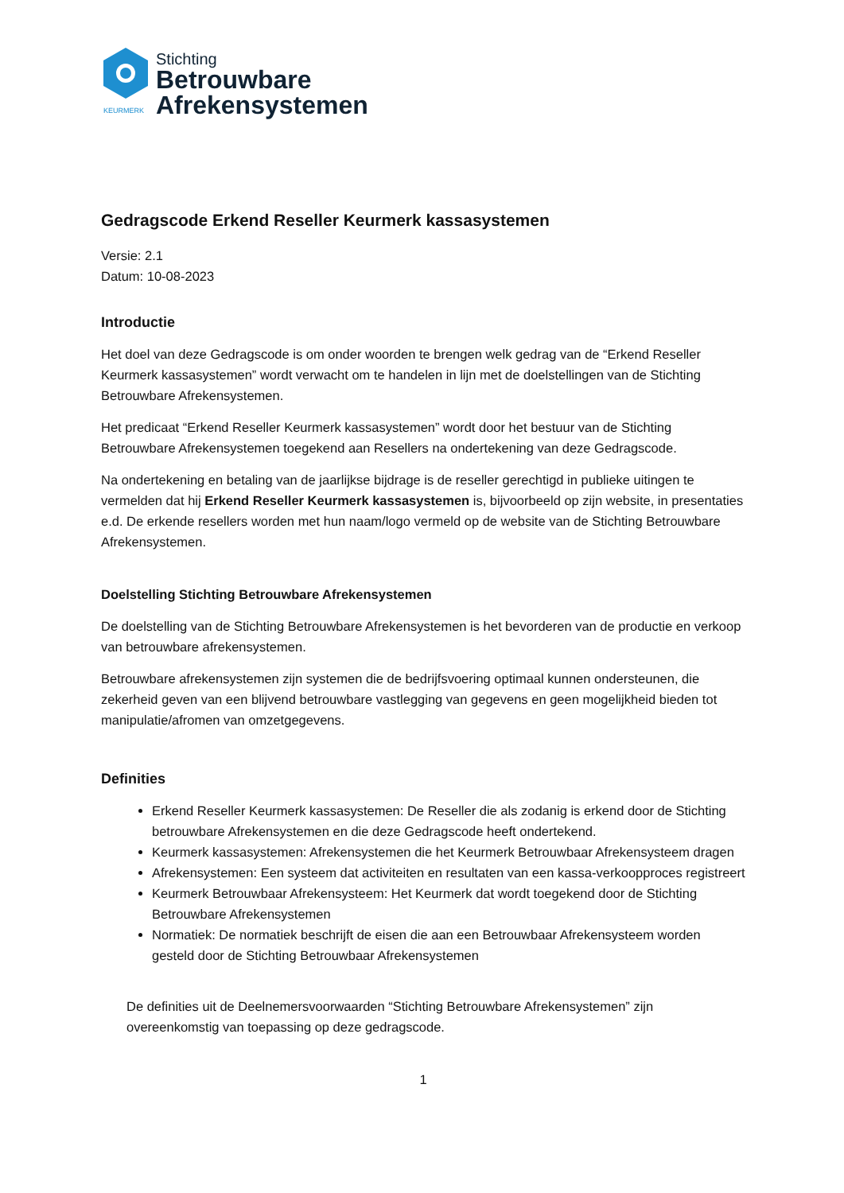KEURMERK
Stichting
Betrouwbare
Afrekensystemen
Gedragscode Erkend Reseller Keurmerk kassasystemen
Versie: 2.1
Datum: 10-08-2023
Introductie
Het doel van deze Gedragscode is om onder woorden te brengen welk gedrag van de “Erkend Reseller Keurmerk kassasystemen” wordt verwacht om te handelen in lijn met de doelstellingen van de Stichting Betrouwbare Afrekensystemen.
Het predicaat “Erkend Reseller Keurmerk kassasystemen” wordt door het bestuur van de Stichting Betrouwbare Afrekensystemen toegekend aan Resellers na ondertekening van deze Gedragscode.
Na ondertekening en betaling van de jaarlijkse bijdrage is de reseller gerechtigd in publieke uitingen te vermelden dat hij Erkend Reseller Keurmerk kassasystemen is, bijvoorbeeld op zijn website, in presentaties e.d. De erkende resellers worden met hun naam/logo vermeld op de website van de Stichting Betrouwbare Afrekensystemen.
Doelstelling Stichting Betrouwbare Afrekensystemen
De doelstelling van de Stichting Betrouwbare Afrekensystemen is het bevorderen van de productie en verkoop van betrouwbare afrekensystemen.
Betrouwbare afrekensystemen zijn systemen die de bedrijfsvoering optimaal kunnen ondersteunen, die zekerheid geven van een blijvend betrouwbare vastlegging van gegevens en geen mogelijkheid bieden tot manipulatie/afromen van omzetgegevens.
Definities
Erkend Reseller Keurmerk kassasystemen: De Reseller die als zodanig is erkend door de Stichting betrouwbare Afrekensystemen en die deze Gedragscode heeft ondertekend.
Keurmerk kassasystemen: Afrekensystemen die het Keurmerk Betrouwbaar Afrekensysteem dragen
Afrekensystemen: Een systeem dat activiteiten en resultaten van een kassa-verkoopproces registreert
Keurmerk Betrouwbaar Afrekensysteem: Het Keurmerk dat wordt toegekend door de Stichting Betrouwbare Afrekensystemen
Normatiek: De normatiek beschrijft de eisen die aan een Betrouwbaar Afrekensysteem worden gesteld door de Stichting Betrouwbaar Afrekensystemen
De definities uit de Deelnemersvoorwaarden “Stichting Betrouwbare Afrekensystemen” zijn overeenkomstig van toepassing op deze gedragscode.
1